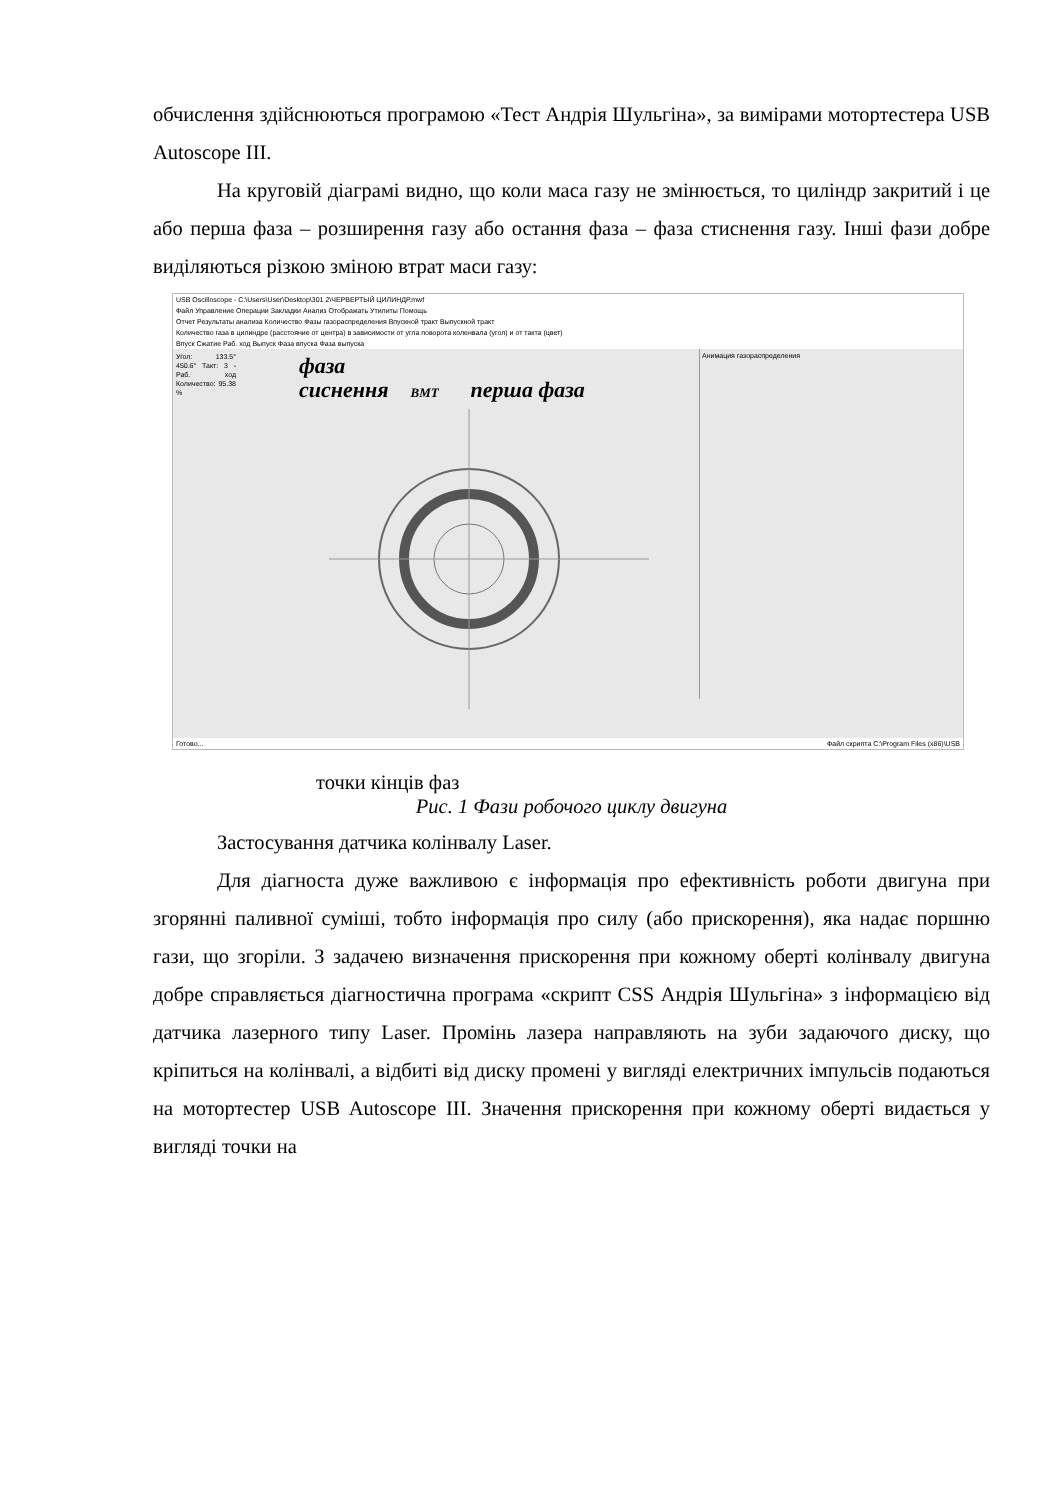обчислення здійснюються програмою «Тест Андрія Шульгіна», за вимірами мотортестера USB Autoscope III.
На круговій діаграмі видно, що коли маса газу не змінюється, то циліндр закритий і це або перша фаза – розширення газу або остання фаза – фаза стиснення газу. Інші фази добре виділяються різкою зміною втрат маси газу:
USB Oscilloscope - C:\Users\User\Desktop\301 2\ЧЕРВЕРТЫЙ ЦИЛИНДР.mwf
Файл Управление Операции Закладки Анализ Отображать Утилиты Помощь
Отчет Результаты анализа Количество Фазы газораспределения Впускной тракт Выпускной тракт
Количество газа в цилиндре (расстояние от центра) в зависимости от угла поворота коленвала (угол) и от такта (цвет)
Впуск Сжатие Раб. ход Выпуск Фаза впуска Фаза выпуска
Угол: 133.5° 450.6° Такт: 3 - Раб. ход Количество: 95.38 %
фаза
сиснення
ВМТ
перша фаза
Анимация газораспределения
Готово... Файл скрипта C:\Program Files (x86)\USB
точки кінців фаз
Рис. 1 Фази робочого циклу двигуна
Застосування датчика колінвалу Laser.
Для діагноста дуже важливою є інформація про ефективність роботи двигуна при згорянні паливної суміші, тобто інформація про силу (або прискорення), яка надає поршню гази, що згоріли. З задачею визначення прискорення при кожному оберті колінвалу двигуна добре справляється діагностична програма «скрипт CSS Андрія Шульгіна» з інформацією від датчика лазерного типу Laser. Промінь лазера направляють на зуби задаючого диску, що кріпиться на колінвалі, а відбиті від диску промені у вигляді електричних імпульсів подаються на мотортестер USB Autoscope III. Значення прискорення при кожному оберті видається у вигляді точки на